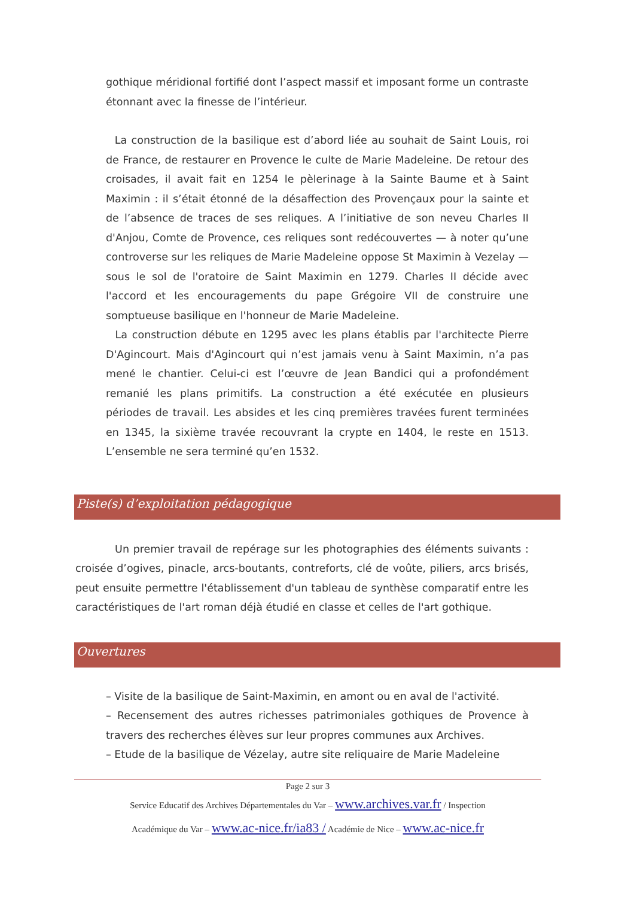gothique méridional fortifié dont l’aspect massif et imposant forme un contraste étonnant avec la finesse de l’intérieur.
La construction de la basilique est d’abord liée au souhait de Saint Louis, roi de France, de restaurer en Provence le culte de Marie Madeleine. De retour des croisades, il avait fait en 1254 le pèlerinage à la Sainte Baume et à Saint Maximin : il s’était étonné de la désaffection des Provençaux pour la sainte et de l’absence de traces de ses reliques. A l’initiative de son neveu Charles II d'Anjou, Comte de Provence, ces reliques sont redécouvertes — à noter qu’une controverse sur les reliques de Marie Madeleine oppose St Maximin à Vezelay —sous le sol de l'oratoire de Saint Maximin en 1279. Charles II décide avec l'accord et les encouragements du pape Grégoire VII de construire une somptueuse basilique en l'honneur de Marie Madeleine.
La construction débute en 1295 avec les plans établis par l'architecte Pierre D'Agincourt. Mais d'Agincourt qui n’est jamais venu à Saint Maximin, n’a pas mené le chantier. Celui-ci est l’œuvre de Jean Bandici qui a profondément remanié les plans primitifs. La construction a été exécutée en plusieurs périodes de travail. Les absides et les cinq premières travées furent terminées en 1345, la sixième travée recouvrant la crypte en 1404, le reste en 1513. L’ensemble ne sera terminé qu’en 1532.
Piste(s) d’exploitation pédagogique
Un premier travail de repérage sur les photographies des éléments suivants : croisée d’ogives, pinacle, arcs-boutants, contreforts, clé de voûte, piliers, arcs brisés, peut ensuite permettre l'établissement d'un tableau de synthèse comparatif entre les caractéristiques de l'art roman déjà étudié en classe et celles de l'art gothique.
Ouvertures
– Visite de la basilique de Saint-Maximin, en amont ou en aval de l'activité.
– Recensement des autres richesses patrimoniales gothiques de Provence à travers des recherches élèves sur leur propres communes aux Archives.
– Etude de la basilique de Vézelay, autre site reliquaire de Marie Madeleine
Page 2 sur 3
Service Educatif des Archives Départementales du Var – www.archives.var.fr / Inspection
Académique du Var – www.ac-nice.fr/ia83 / Académie de Nice – www.ac-nice.fr